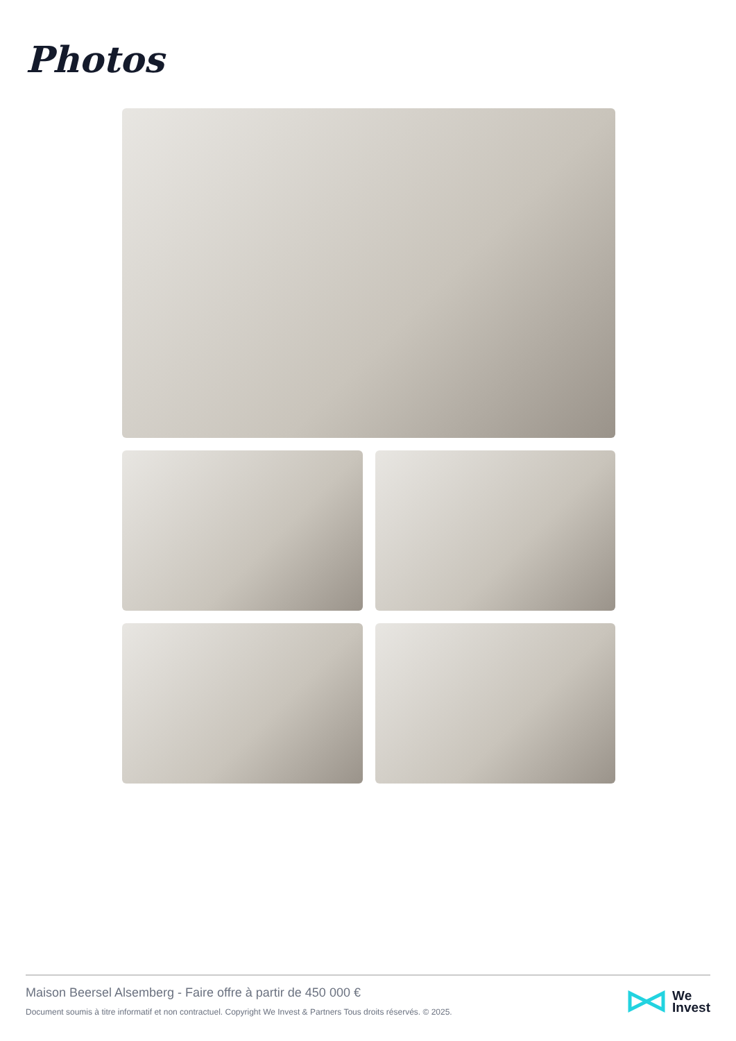Photos
Maison Beersel Alsemberg - Faire offre à partir de 450 000 €
Document soumis à titre informatif et non contractuel. Copyright We Invest & Partners Tous droits réservés. © 2025.
We
Invest